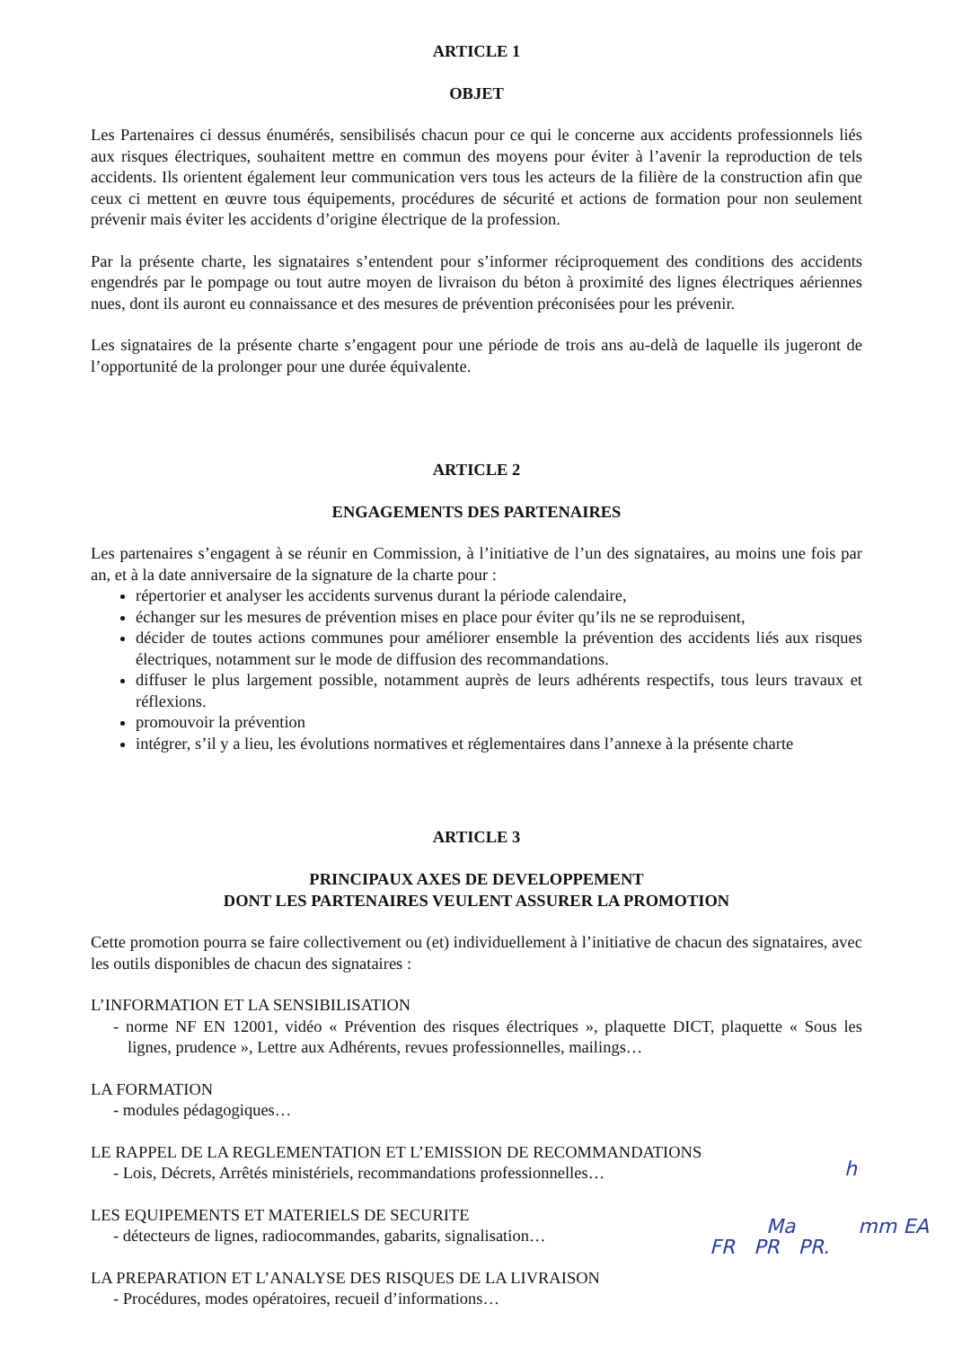ARTICLE 1
OBJET
Les Partenaires ci dessus énumérés, sensibilisés chacun pour ce qui le concerne aux accidents professionnels liés aux risques électriques, souhaitent mettre en commun des moyens pour éviter à l’avenir la reproduction de tels accidents. Ils orientent également leur communication vers tous les acteurs de la filière de la construction afin que ceux ci mettent en œuvre tous équipements, procédures de sécurité et actions de formation pour non seulement prévenir mais éviter les accidents d’origine électrique de la profession.
Par la présente charte, les signataires s’entendent pour s’informer réciproquement des conditions des accidents engendrés par le pompage ou tout autre moyen de livraison du béton à proximité des lignes électriques aériennes nues, dont ils auront eu connaissance et des mesures de prévention préconisées pour les prévenir.
Les signataires de la présente charte s’engagent pour une période de trois ans au-delà de laquelle ils jugeront de l’opportunité de la prolonger pour une durée équivalente.
ARTICLE 2
ENGAGEMENTS DES PARTENAIRES
Les partenaires s’engagent à se réunir en Commission, à l’initiative de l’un des signataires, au moins une fois par an, et à la date anniversaire de la signature de la charte pour :
répertorier et analyser les accidents survenus durant la période calendaire,
échanger sur les mesures de prévention mises en place pour éviter qu’ils ne se reproduisent,
décider de toutes actions communes pour améliorer ensemble la prévention des accidents liés aux risques électriques, notamment sur le mode de diffusion des recommandations.
diffuser le plus largement possible, notamment auprès de leurs adhérents respectifs, tous leurs travaux et réflexions.
promouvoir la prévention
intégrer, s’il y a lieu, les évolutions normatives et réglementaires dans l’annexe à la présente charte
ARTICLE 3
PRINCIPAUX AXES DE DEVELOPPEMENT
DONT LES PARTENAIRES VEULENT ASSURER LA PROMOTION
Cette promotion pourra se faire collectivement ou (et) individuellement à l’initiative de chacun des signataires, avec les outils disponibles de chacun des signataires :
L’INFORMATION ET LA SENSIBILISATION
- norme NF EN 12001, vidéo « Prévention des risques électriques », plaquette DICT, plaquette « Sous les lignes, prudence », Lettre aux Adhérents, revues professionnelles, mailings…
LA FORMATION
- modules pédagogiques…
LE RAPPEL DE LA REGLEMENTATION ET L’EMISSION DE RECOMMANDATIONS
- Lois, Décrets, Arrêtés ministériels, recommandations professionnelles…
LES EQUIPEMENTS ET MATERIELS DE SECURITE
- détecteurs de lignes, radiocommandes, gabarits, signalisation…
LA PREPARATION ET L’ANALYSE DES RISQUES DE LA LIVRAISON
- Procédures, modes opératoires, recueil d’informations…
h
Ma mm EA
FR PR PR.